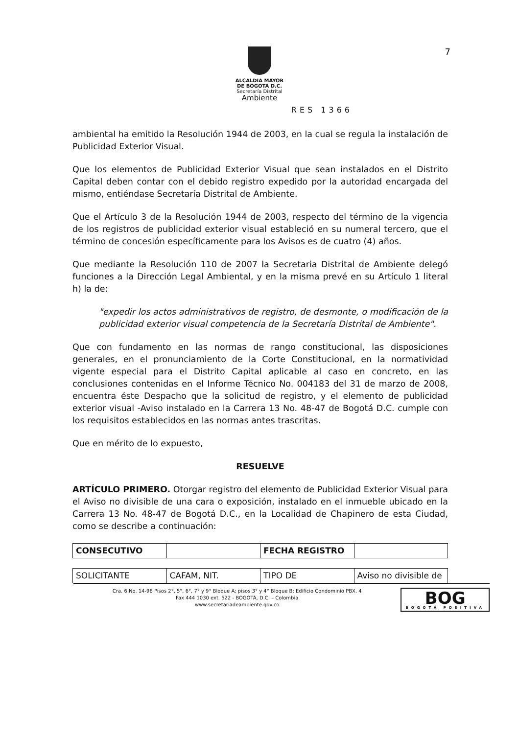7
ALCALDIA MAYOR
DE BOGOTA D.C.
Secretaría Distrital
Ambiente
RES 1366
ambiental ha emitido la Resolución 1944 de 2003, en la cual se regula la instalación de Publicidad Exterior Visual.
Que los elementos de Publicidad Exterior Visual que sean instalados en el Distrito Capital deben contar con el debido registro expedido por la autoridad encargada del mismo, entiéndase Secretaría Distrital de Ambiente.
Que el Artículo 3 de la Resolución 1944 de 2003, respecto del término de la vigencia de los registros de publicidad exterior visual estableció en su numeral tercero, que el término de concesión específicamente para los Avisos es de cuatro (4) años.
Que mediante la Resolución 110 de 2007 la Secretaria Distrital de Ambiente delegó funciones a la Dirección Legal Ambiental, y en la misma prevé en su Artículo 1 literal h) la de:
"expedir los actos administrativos de registro, de desmonte, o modificación de la publicidad exterior visual competencia de la Secretaría Distrital de Ambiente".
Que con fundamento en las normas de rango constitucional, las disposiciones generales, en el pronunciamiento de la Corte Constitucional, en la normatividad vigente especial para el Distrito Capital aplicable al caso en concreto, en las conclusiones contenidas en el Informe Técnico No. 004183 del 31 de marzo de 2008, encuentra éste Despacho que la solicitud de registro, y el elemento de publicidad exterior visual -Aviso instalado en la Carrera 13 No. 48-47 de Bogotá D.C. cumple con los requisitos establecidos en las normas antes trascritas.
Que en mérito de lo expuesto,
RESUELVE
ARTÍCULO PRIMERO. Otorgar registro del elemento de Publicidad Exterior Visual para el Aviso no divisible de una cara o exposición, instalado en el inmueble ubicado en la Carrera 13 No. 48-47 de Bogotá D.C., en la Localidad de Chapinero de esta Ciudad, como se describe a continuación:
| CONSECUTIVO | | FECHA REGISTRO | |
| SOLICITANTE | CAFAM, NIT. | TIPO DE | Aviso no divisible de |
Cra. 6 No. 14-98 Pisos 2°, 5°, 6°, 7° y 9° Bloque A; pisos 3° y 4° Bloque B; Edificio Condominio PBX. 4
Fax 444 1030 ext. 522 - BOGOTÁ, D.C. – Colombia
www.secretariadeambiente.gov.co
BOG
BOGOTÁ POSITIVA